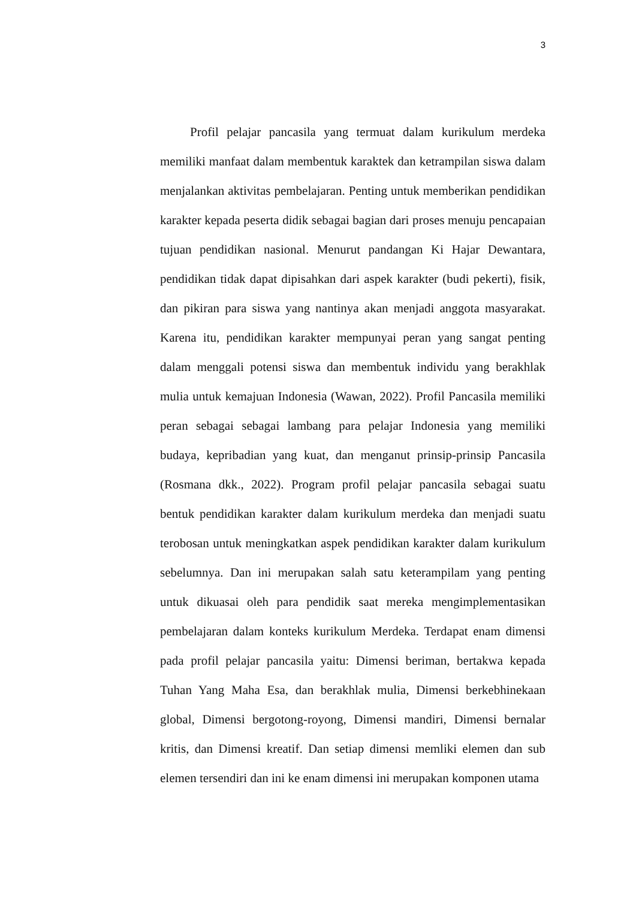3
Profil pelajar pancasila yang termuat dalam kurikulum merdeka memiliki manfaat dalam membentuk karaktek dan ketrampilan siswa dalam menjalankan aktivitas pembelajaran. Penting untuk memberikan pendidikan karakter kepada peserta didik sebagai bagian dari proses menuju pencapaian tujuan pendidikan nasional. Menurut pandangan Ki Hajar Dewantara, pendidikan tidak dapat dipisahkan dari aspek karakter (budi pekerti), fisik, dan pikiran para siswa yang nantinya akan menjadi anggota masyarakat. Karena itu, pendidikan karakter mempunyai peran yang sangat penting dalam menggali potensi siswa dan membentuk individu yang berakhlak mulia untuk kemajuan Indonesia (Wawan, 2022). Profil Pancasila memiliki peran sebagai sebagai lambang para pelajar Indonesia yang memiliki budaya, kepribadian yang kuat, dan menganut prinsip-prinsip Pancasila (Rosmana dkk., 2022). Program profil pelajar pancasila sebagai suatu bentuk pendidikan karakter dalam kurikulum merdeka dan menjadi suatu terobosan untuk meningkatkan aspek pendidikan karakter dalam kurikulum sebelumnya. Dan ini merupakan salah satu keterampilam yang penting untuk dikuasai oleh para pendidik saat mereka mengimplementasikan pembelajaran dalam konteks kurikulum Merdeka. Terdapat enam dimensi pada profil pelajar pancasila yaitu: Dimensi beriman, bertakwa kepada Tuhan Yang Maha Esa, dan berakhlak mulia, Dimensi berkebhinekaan global, Dimensi bergotong-royong, Dimensi mandiri, Dimensi bernalar kritis, dan Dimensi kreatif. Dan setiap dimensi memliki elemen dan sub elemen tersendiri dan ini ke enam dimensi ini merupakan komponen utama